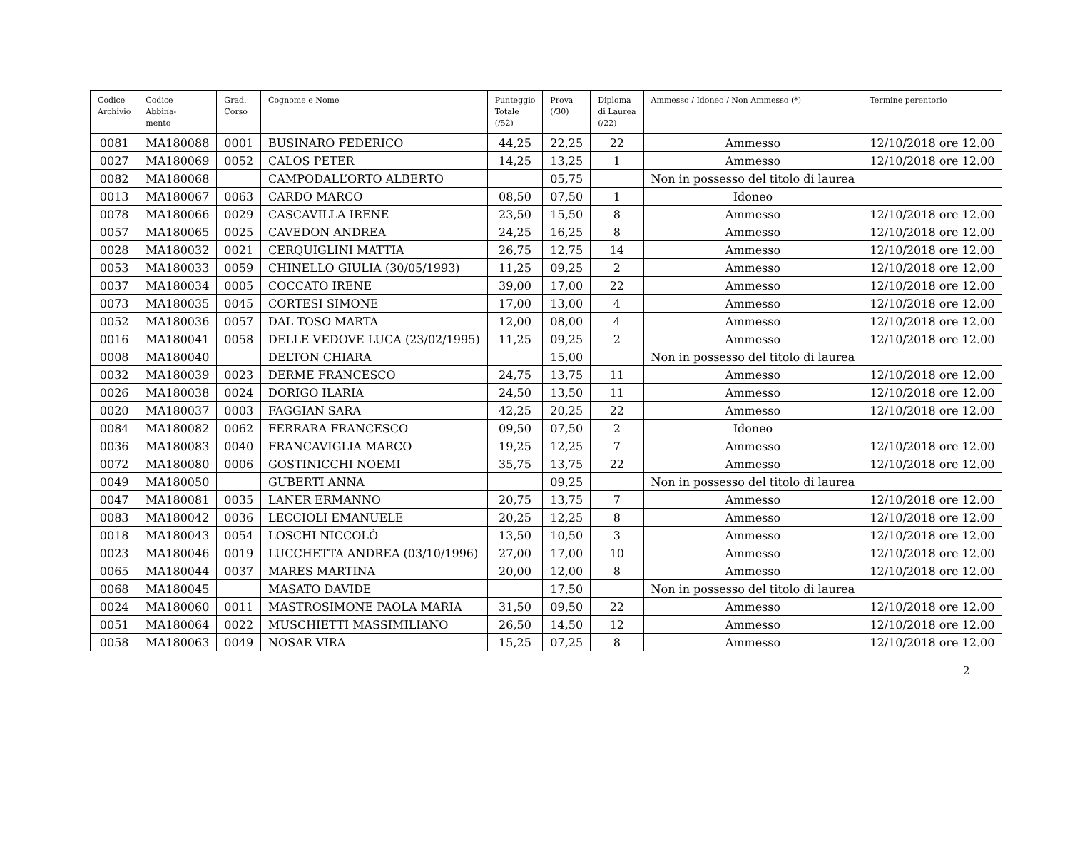| Codice Archivio | Codice Abbina- mento | Grad. Corso | Cognome e Nome | Punteggio Totale (/52) | Prova (/30) | Diploma di Laurea (/22) | Ammesso / Idoneo / Non Ammesso (*) | Termine perentorio |
| --- | --- | --- | --- | --- | --- | --- | --- | --- |
| 0081 | MA180088 | 0001 | BUSINARO FEDERICO | 44,25 | 22,25 | 22 | Ammesso | 12/10/2018 ore 12.00 |
| 0027 | MA180069 | 0052 | CALOS PETER | 14,25 | 13,25 | 1 | Ammesso | 12/10/2018 ore 12.00 |
| 0082 | MA180068 | | CAMPODALL’ORTO ALBERTO | | 05,75 | | Non in possesso del titolo di laurea | |
| 0013 | MA180067 | 0063 | CARDO MARCO | 08,50 | 07,50 | 1 | Idoneo | |
| 0078 | MA180066 | 0029 | CASCAVILLA IRENE | 23,50 | 15,50 | 8 | Ammesso | 12/10/2018 ore 12.00 |
| 0057 | MA180065 | 0025 | CAVEDON ANDREA | 24,25 | 16,25 | 8 | Ammesso | 12/10/2018 ore 12.00 |
| 0028 | MA180032 | 0021 | CERQUIGLINI MATTIA | 26,75 | 12,75 | 14 | Ammesso | 12/10/2018 ore 12.00 |
| 0053 | MA180033 | 0059 | CHINELLO GIULIA (30/05/1993) | 11,25 | 09,25 | 2 | Ammesso | 12/10/2018 ore 12.00 |
| 0037 | MA180034 | 0005 | COCCATO IRENE | 39,00 | 17,00 | 22 | Ammesso | 12/10/2018 ore 12.00 |
| 0073 | MA180035 | 0045 | CORTESI SIMONE | 17,00 | 13,00 | 4 | Ammesso | 12/10/2018 ore 12.00 |
| 0052 | MA180036 | 0057 | DAL TOSO MARTA | 12,00 | 08,00 | 4 | Ammesso | 12/10/2018 ore 12.00 |
| 0016 | MA180041 | 0058 | DELLE VEDOVE LUCA (23/02/1995) | 11,25 | 09,25 | 2 | Ammesso | 12/10/2018 ore 12.00 |
| 0008 | MA180040 | | DELTON CHIARA | | 15,00 | | Non in possesso del titolo di laurea | |
| 0032 | MA180039 | 0023 | DERME FRANCESCO | 24,75 | 13,75 | 11 | Ammesso | 12/10/2018 ore 12.00 |
| 0026 | MA180038 | 0024 | DORIGO ILARIA | 24,50 | 13,50 | 11 | Ammesso | 12/10/2018 ore 12.00 |
| 0020 | MA180037 | 0003 | FAGGIAN SARA | 42,25 | 20,25 | 22 | Ammesso | 12/10/2018 ore 12.00 |
| 0084 | MA180082 | 0062 | FERRARA FRANCESCO | 09,50 | 07,50 | 2 | Idoneo | |
| 0036 | MA180083 | 0040 | FRANCAVIGLIA MARCO | 19,25 | 12,25 | 7 | Ammesso | 12/10/2018 ore 12.00 |
| 0072 | MA180080 | 0006 | GOSTINICCHI NOEMI | 35,75 | 13,75 | 22 | Ammesso | 12/10/2018 ore 12.00 |
| 0049 | MA180050 | | GUBERTI ANNA | | 09,25 | | Non in possesso del titolo di laurea | |
| 0047 | MA180081 | 0035 | LANER ERMANNO | 20,75 | 13,75 | 7 | Ammesso | 12/10/2018 ore 12.00 |
| 0083 | MA180042 | 0036 | LECCIOLI EMANUELE | 20,25 | 12,25 | 8 | Ammesso | 12/10/2018 ore 12.00 |
| 0018 | MA180043 | 0054 | LOSCHI NICCOLÒ | 13,50 | 10,50 | 3 | Ammesso | 12/10/2018 ore 12.00 |
| 0023 | MA180046 | 0019 | LUCCHETTA ANDREA (03/10/1996) | 27,00 | 17,00 | 10 | Ammesso | 12/10/2018 ore 12.00 |
| 0065 | MA180044 | 0037 | MARES MARTINA | 20,00 | 12,00 | 8 | Ammesso | 12/10/2018 ore 12.00 |
| 0068 | MA180045 | | MASATO DAVIDE | | 17,50 | | Non in possesso del titolo di laurea | |
| 0024 | MA180060 | 0011 | MASTROSIMONE PAOLA MARIA | 31,50 | 09,50 | 22 | Ammesso | 12/10/2018 ore 12.00 |
| 0051 | MA180064 | 0022 | MUSCHIETTI MASSIMILIANO | 26,50 | 14,50 | 12 | Ammesso | 12/10/2018 ore 12.00 |
| 0058 | MA180063 | 0049 | NOSAR VIRA | 15,25 | 07,25 | 8 | Ammesso | 12/10/2018 ore 12.00 |
2